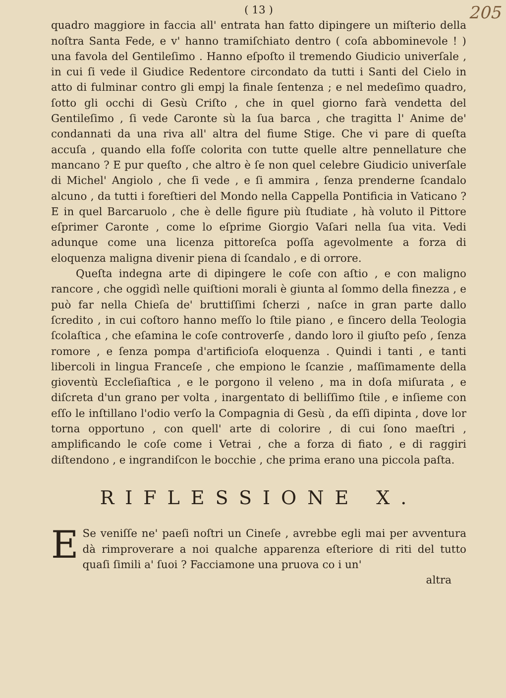205
( 13 )
quadro maggiore in faccia all' entrata han fatto dipingere un miſterio della noſtra Santa Fede, e v' hanno tramiſchiato dentro ( coſa abbominevole ! ) una favola del Gentileſimo . Hanno eſpoſto il tremendo Giudicio univerſale , in cui ſi vede il Giudice Redentore circondato da tutti i Santi del Cielo in atto di fulminar contro gli empj la finale ſentenza ; e nel medeſimo quadro, ſotto gli occhi di Gesù Criſto , che in quel giorno farà vendetta del Gentileſimo , ſi vede Caronte sù la ſua barca , che tragitta l' Anime de' condannati da una riva all' altra del fiume Stige. Che vi pare di queſta accuſa , quando ella foſſe colorita con tutte quelle altre pennellature che mancano ? E pur queſto , che altro è ſe non quel celebre Giudicio univerſale di Michel' Angiolo , che ſi vede , e ſi ammira , ſenza prenderne ſcandalo alcuno , da tutti i foreſtieri del Mondo nella Cappella Pontificia in Vaticano ? E in quel Barcaruolo , che è delle figure più ſtudiate , hà voluto il Pittore eſprimer Caronte , come lo eſprime Giorgio Vaſari nella ſua vita. Vedi adunque come una licenza pittoreſca poſſa agevolmente a forza di eloquenza maligna divenir piena di ſcandalo , e di orrore.
Queſta indegna arte di dipingere le coſe con aſtio , e con maligno rancore , che oggidì nelle quiſtioni morali è giunta al ſommo della finezza , e può far nella Chieſa de' bruttiſſimi ſcherzi , naſce in gran parte dallo ſcredito , in cui coſtoro hanno meſſo lo ſtile piano , e ſincero della Teologia ſcolaſtica , che eſamina le coſe controverſe , dando loro il giuſto peſo , ſenza romore , e ſenza pompa d'artificioſa eloquenza . Quindi i tanti , e tanti libercoli in lingua Franceſe , che empiono le ſcanzie , maſſimamente della gioventù Eccleſiaſtica , e le porgono il veleno , ma in doſa miſurata , e diſcreta d'un grano per volta , inargentato di belliſſimo ſtile , e inſieme con eſſo le inſtillano l'odio verſo la Compagnia di Gesù , da eſſi dipinta , dove lor torna opportuno , con quell' arte di colorire , di cui ſono maeſtri , amplificando le coſe come i Vetrai , che a forza di fiato , e di raggiri diſtendono , e ingrandiſcon le bocchie , che prima erano una piccola paſta.
RIFLESSIONE X.
ESe veniſſe ne' paeſi noſtri un Cineſe , avrebbe egli mai per avventura dà rimproverare a noi qualche apparenza eſteriore di riti del tutto quaſi ſimili a' ſuoi ? Facciamone una pruova co i un'
altra